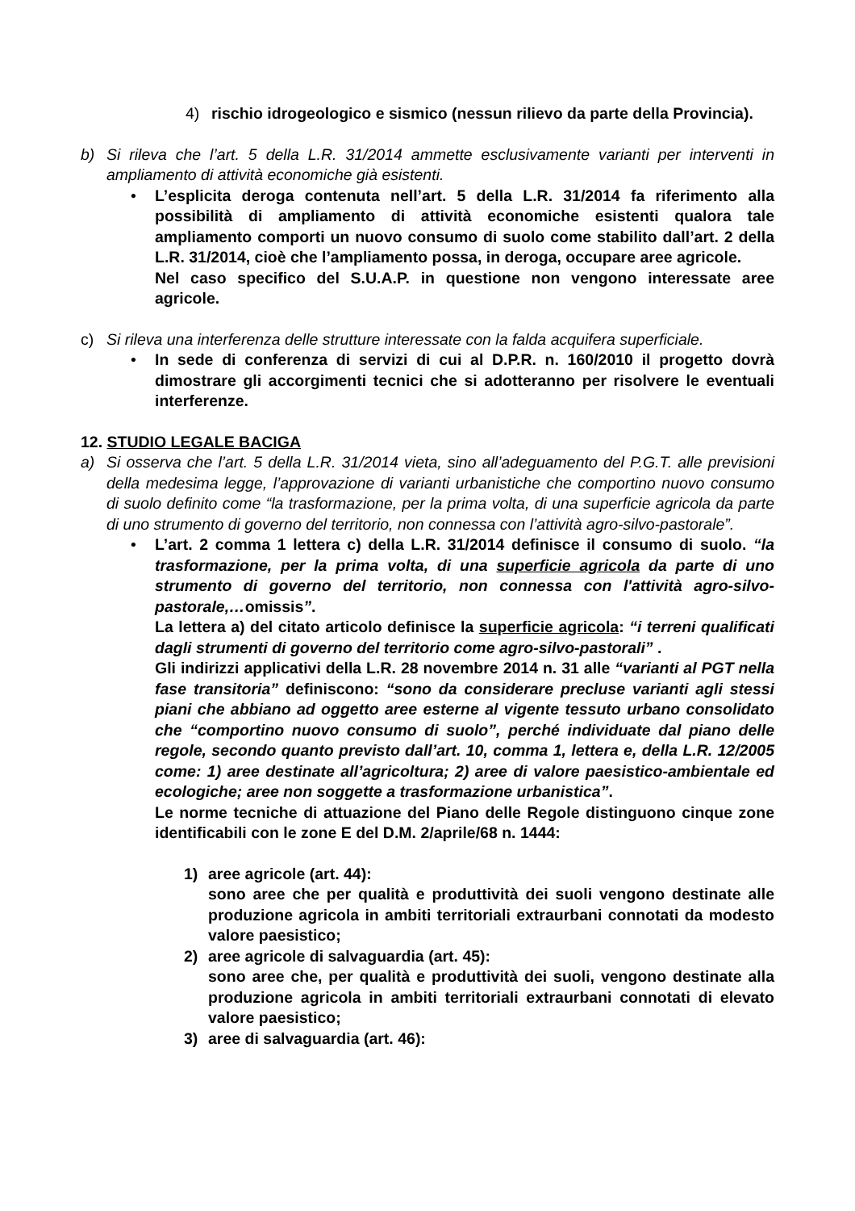4) rischio idrogeologico e sismico (nessun rilievo da parte della Provincia).
b) Si rileva che l’art. 5 della L.R. 31/2014 ammette esclusivamente varianti per interventi in ampliamento di attività economiche già esistenti.
• L’esplicita deroga contenuta nell’art. 5 della L.R. 31/2014 fa riferimento alla possibilità di ampliamento di attività economiche esistenti qualora tale ampliamento comporti un nuovo consumo di suolo come stabilito dall’art. 2 della L.R. 31/2014, cioè che l’ampliamento possa, in deroga, occupare aree agricole.
Nel caso specifico del S.U.A.P. in questione non vengono interessate aree agricole.
c) Si rileva una interferenza delle strutture interessate con la falda acquifera superficiale.
• In sede di conferenza di servizi di cui al D.P.R. n. 160/2010 il progetto dovrà dimostrare gli accorgimenti tecnici che si adotteranno per risolvere le eventuali interferenze.
12. STUDIO LEGALE BACIGA
a) Si osserva che l’art. 5 della L.R. 31/2014 vieta, sino all’adeguamento del P.G.T. alle previsioni della medesima legge, l’approvazione di varianti urbanistiche che comportino nuovo consumo di suolo definito come “la trasformazione, per la prima volta, di una superficie agricola da parte di uno strumento di governo del territorio, non connessa con l’attività agro-silvo-pastorale”.
• L’art. 2 comma 1 lettera c) della L.R. 31/2014 definisce il consumo di suolo. “la trasformazione, per la prima volta, di una superficie agricola da parte di uno strumento di governo del territorio, non connessa con l'attività agro-silvo-pastorale,…omissis”.
La lettera a) del citato articolo definisce la superficie agricola: “i terreni qualificati dagli strumenti di governo del territorio come agro-silvo-pastorali” .
Gli indirizzi applicativi della L.R. 28 novembre 2014 n. 31 alle “varianti al PGT nella fase transitoria” definiscono: “sono da considerare precluse varianti agli stessi piani che abbiano ad oggetto aree esterne al vigente tessuto urbano consolidato che “comportino nuovo consumo di suolo”, perché individuate dal piano delle regole, secondo quanto previsto dall’art. 10, comma 1, lettera e, della L.R. 12/2005 come: 1) aree destinate all’agricoltura; 2) aree di valore paesistico-ambientale ed ecologiche; aree non soggette a trasformazione urbanistica”.
Le norme tecniche di attuazione del Piano delle Regole distinguono cinque zone identificabili con le zone E del D.M. 2/aprile/68 n. 1444:
1) aree agricole (art. 44):
sono aree che per qualità e produttività dei suoli vengono destinate alle produzione agricola in ambiti territoriali extraurbani connotati da modesto valore paesistico;
2) aree agricole di salvaguardia (art. 45):
sono aree che, per qualità e produttività dei suoli, vengono destinate alla produzione agricola in ambiti territoriali extraurbani connotati di elevato valore paesistico;
3) aree di salvaguardia (art. 46):